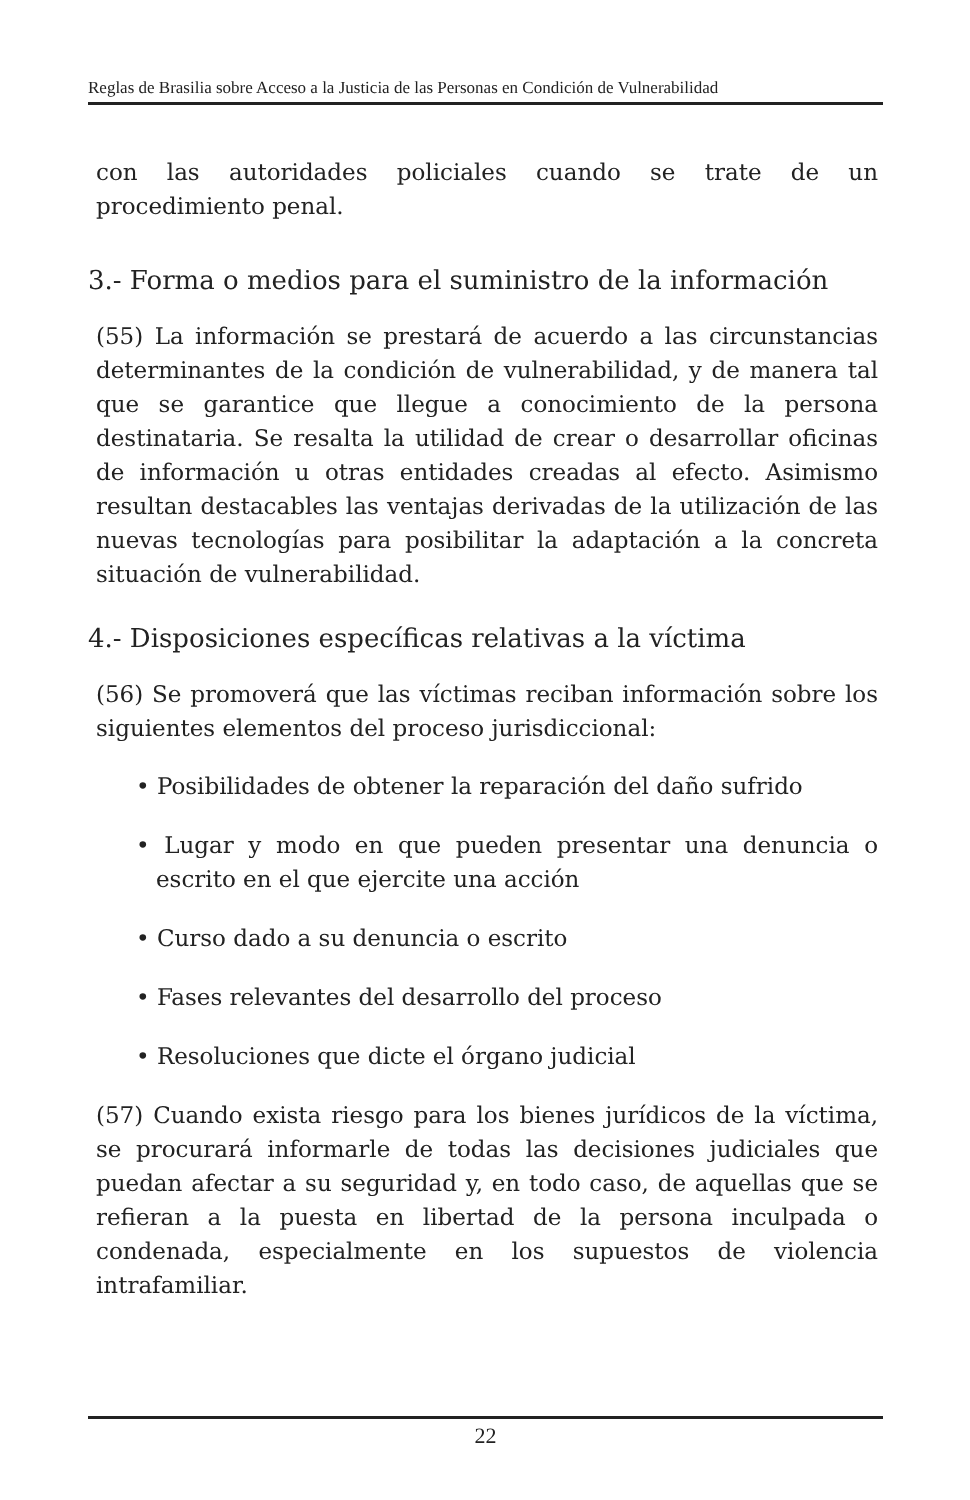Reglas de Brasilia sobre Acceso a la Justicia de las Personas en Condición de Vulnerabilidad
con las autoridades policiales cuando se trate de un procedimiento penal.
3.- Forma o medios para el suministro de la información
(55) La información se prestará de acuerdo a las circunstancias determinantes de la condición de vulnerabilidad, y de manera tal que se garantice que llegue a conocimiento de la persona destinataria. Se resalta la utilidad de crear o desarrollar oficinas de información u otras entidades creadas al efecto. Asimismo resultan destacables las ventajas derivadas de la utilización de las nuevas tecnologías para posibilitar la adaptación a la concreta situación de vulnerabilidad.
4.- Disposiciones específicas relativas a la víctima
(56) Se promoverá que las víctimas reciban información sobre los siguientes elementos del proceso jurisdiccional:
• Posibilidades de obtener la reparación del daño sufrido
• Lugar y modo en que pueden presentar una denuncia o escrito en el que ejercite una acción
• Curso dado a su denuncia o escrito
• Fases relevantes del desarrollo del proceso
• Resoluciones que dicte el órgano judicial
(57) Cuando exista riesgo para los bienes jurídicos de la víctima, se procurará informarle de todas las decisiones judiciales que puedan afectar a su seguridad y, en todo caso, de aquellas que se refieran a la puesta en libertad de la persona inculpada o condenada, especialmente en los supuestos de violencia intrafamiliar.
22